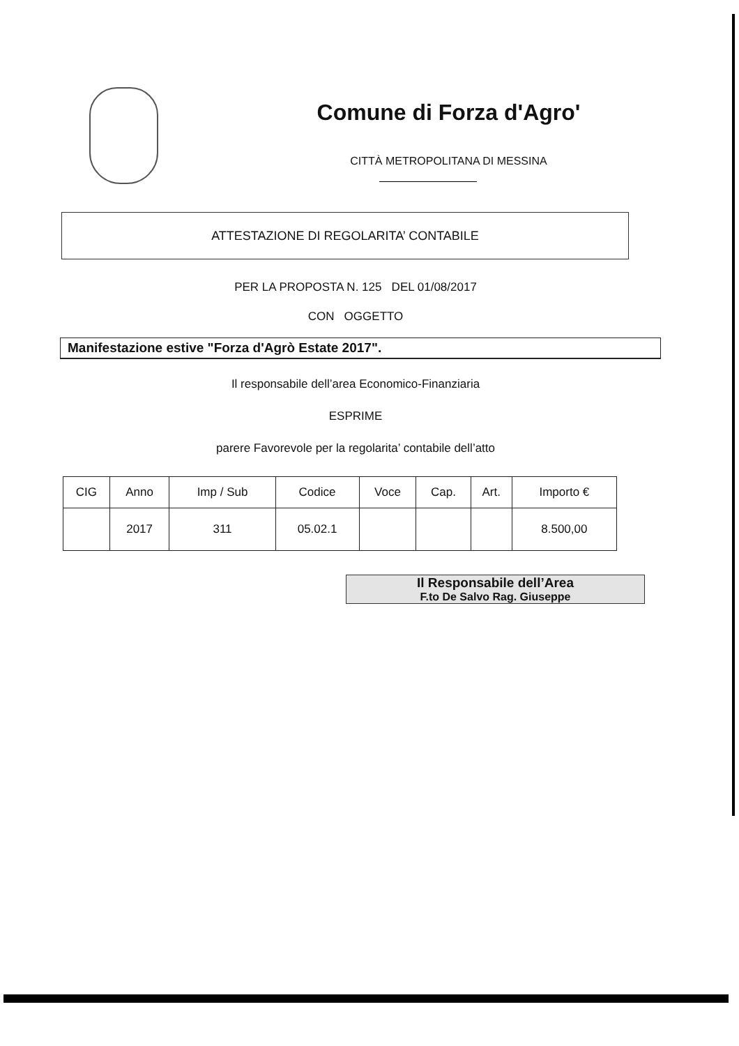Comune di Forza d'Agro'
CITTÀ METROPOLITANA DI MESSINA
ATTESTAZIONE DI REGOLARITA’ CONTABILE
PER LA PROPOSTA N. 125 DEL 01/08/2017
CON OGGETTO
Manifestazione estive "Forza d'Agrò Estate 2017".
Il responsabile dell’area Economico-Finanziaria
ESPRIME
parere Favorevole per la regolarita’ contabile dell’atto
| CIG | Anno | Imp / Sub | Codice | Voce | Cap. | Art. | Importo € |
| --- | --- | --- | --- | --- | --- | --- | --- |
| | 2017 | 311 | 05.02.1 | | | | 8.500,00 |
Il Responsabile dell’Area
F.to De Salvo Rag. Giuseppe